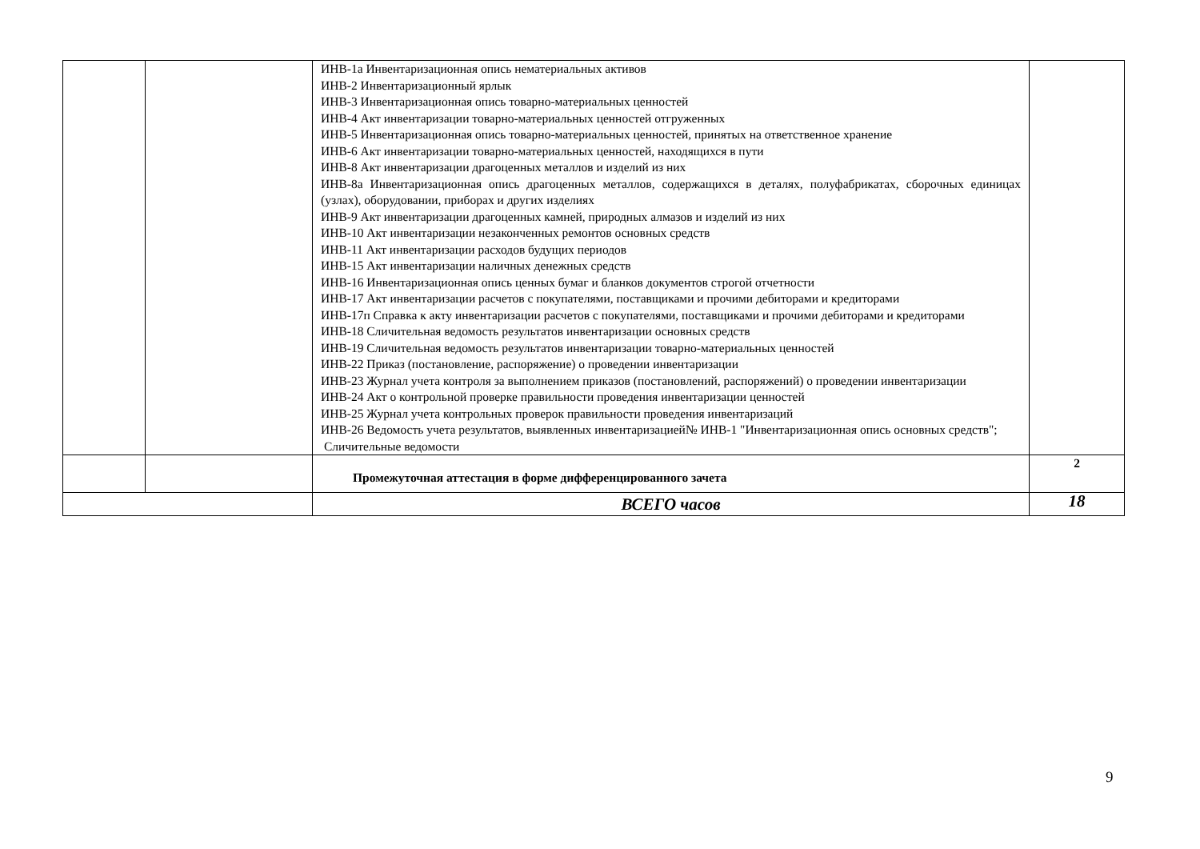| | | ИНВ-1а Инвентаризационная опись нематериальных активов ИНВ-2 Инвентаризационный ярлык ИНВ-3 Инвентаризационная опись товарно-материальных ценностей ИНВ-4 Акт инвентаризации товарно-материальных ценностей отгруженных ИНВ-5 Инвентаризационная опись товарно-материальных ценностей, принятых на ответственное хранение ИНВ-6 Акт инвентаризации товарно-материальных ценностей, находящихся в пути ИНВ-8 Акт инвентаризации драгоценных металлов и изделий из них ИНВ-8а Инвентаризационная опись драгоценных металлов, содержащихся в деталях, полуфабрикатах, сборочных единицах (узлах), оборудовании, приборах и других изделиях ИНВ-9 Акт инвентаризации драгоценных камней, природных алмазов и изделий из них ИНВ-10 Акт инвентаризации незаконченных ремонтов основных средств ИНВ-11 Акт инвентаризации расходов будущих периодов ИНВ-15 Акт инвентаризации наличных денежных средств ИНВ-16 Инвентаризационная опись ценных бумаг и бланков документов строгой отчетности ИНВ-17 Акт инвентаризации расчетов с покупателями, поставщиками и прочими дебиторами и кредиторами ИНВ-17п Справка к акту инвентаризации расчетов с покупателями, поставщиками и прочими дебиторами и кредиторами ИНВ-18 Сличительная ведомость результатов инвентаризации основных средств ИНВ-19 Сличительная ведомость результатов инвентаризации товарно-материальных ценностей ИНВ-22 Приказ (постановление, распоряжение) о проведении инвентаризации ИНВ-23 Журнал учета контроля за выполнением приказов (постановлений, распоряжений) о проведении инвентаризации ИНВ-24 Акт о контрольной проверке правильности проведения инвентаризации ценностей ИНВ-25 Журнал учета контрольных проверок правильности проведения инвентаризаций ИНВ-26 Ведомость учета результатов, выявленных инвентаризацией№ ИНВ-1 "Инвентаризационная опись основных средств"; Сличительные ведомости | |
| | | Промежуточная аттестация в форме дифференцированного зачета | 2 |
| | | ВСЕГО часов | 18 |
9